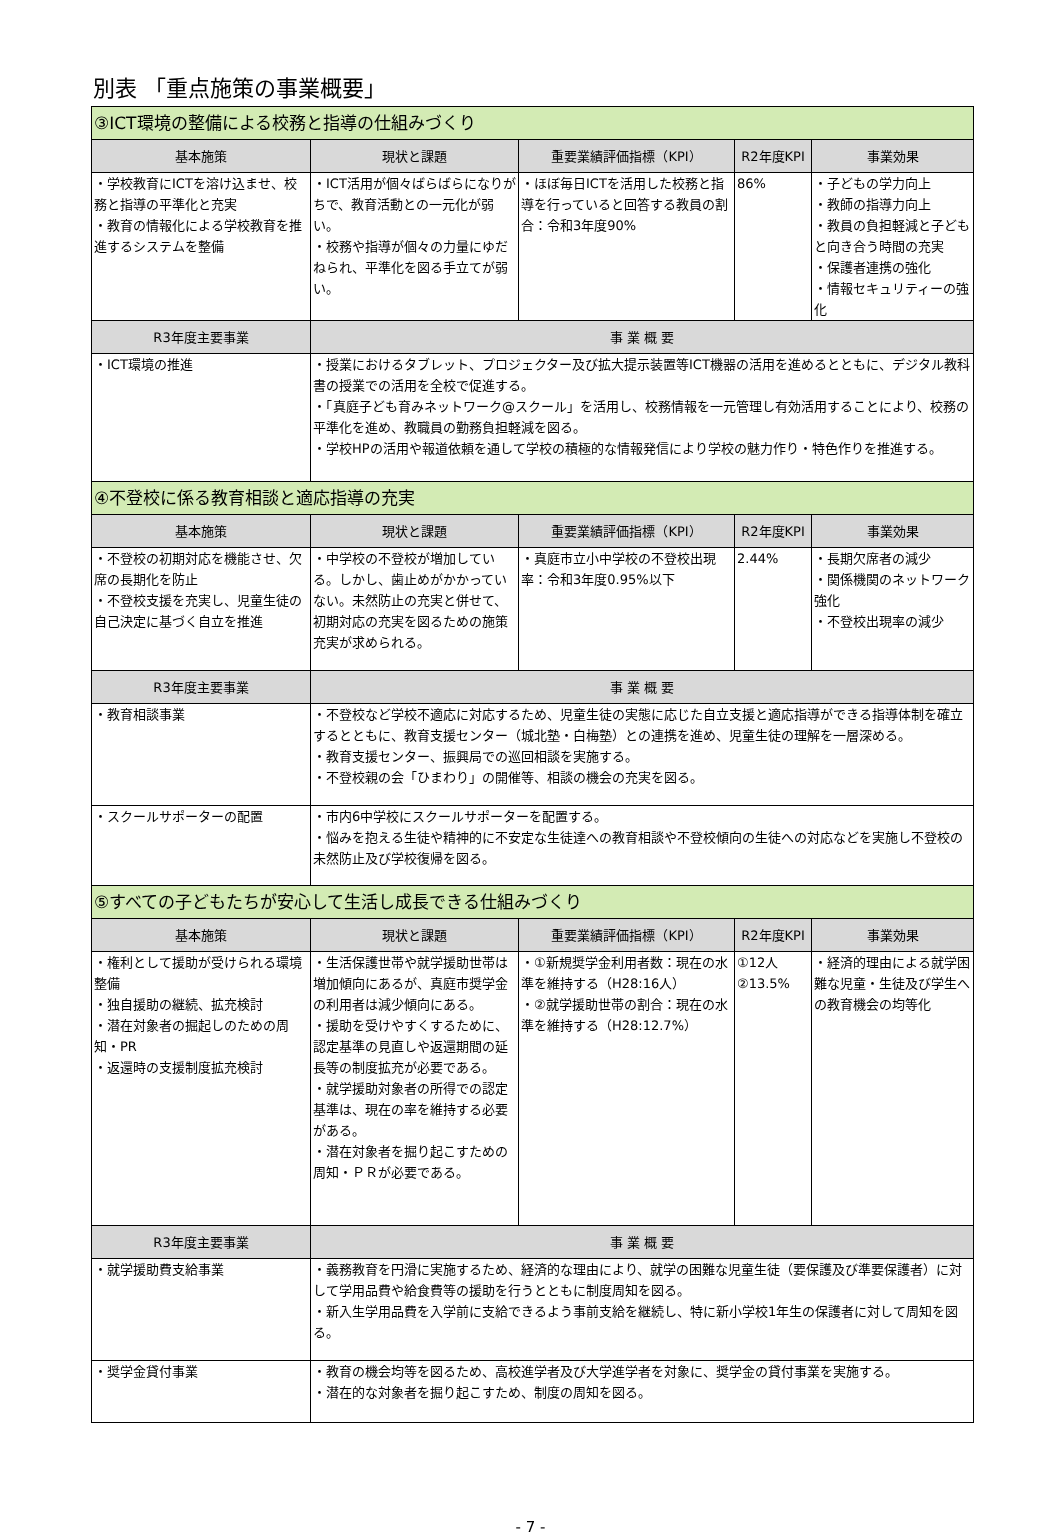別表 「重点施策の事業概要」
| ③ICT環境の整備による校務と指導の仕組みづくり | | | | |
| 基本施策 | 現状と課題 | 重要業績評価指標（KPI） | R2年度KPI | 事業効果 |
| ・学校教育にICTを溶け込ませ、校務と指導の平準化と充実 ・教育の情報化による学校教育を推進するシステムを整備 | ・ICT活用が個々ばらばらになりがちで、教育活動との一元化が弱い。 ・校務や指導が個々の力量にゆだねられ、平準化を図る手立てが弱い。 | ・ほぼ毎日ICTを活用した校務と指導を行っていると回答する教員の割合：令和3年度90% | 86% | ・子どもの学力向上 ・教師の指導力向上 ・教員の負担軽減と子どもと向き合う時間の充実 ・保護者連携の強化 ・情報セキュリティーの強化 |
| R3年度主要事業 | 事 業 概 要 | | | |
| ・ICT環境の推進 | ・授業におけるタブレット、プロジェクター及び拡大提示装置等ICT機器の活用を進めるとともに、デジタル教科書の授業での活用を全校で促進する。 ・「真庭子ども育みネットワーク@スクール」を活用し、校務情報を一元管理し有効活用することにより、校務の平準化を進め、教職員の勤務負担軽減を図る。 ・学校HPの活用や報道依頼を通して学校の積極的な情報発信により学校の魅力作り・特色作りを推進する。 | | | |
| ④不登校に係る教育相談と適応指導の充実 | | | | |
| 基本施策 | 現状と課題 | 重要業績評価指標（KPI） | R2年度KPI | 事業効果 |
| ・不登校の初期対応を機能させ、欠席の長期化を防止 ・不登校支援を充実し、児童生徒の自己決定に基づく自立を推進 | ・中学校の不登校が増加している。しかし、歯止めがかかっていない。未然防止の充実と併せて、初期対応の充実を図るための施策充実が求められる。 | ・真庭市立小中学校の不登校出現率：令和3年度0.95%以下 | 2.44% | ・長期欠席者の減少 ・関係機関のネットワーク強化 ・不登校出現率の減少 |
| R3年度主要事業 | 事 業 概 要 | | | |
| ・教育相談事業 | ・不登校など学校不適応に対応するため、児童生徒の実態に応じた自立支援と適応指導ができる指導体制を確立するとともに、教育支援センター（城北塾・白梅塾）との連携を進め、児童生徒の理解を一層深める。 ・教育支援センター、振興局での巡回相談を実施する。 ・不登校親の会「ひまわり」の開催等、相談の機会の充実を図る。 | | | |
| ・スクールサポーターの配置 | ・市内6中学校にスクールサポーターを配置する。 ・悩みを抱える生徒や精神的に不安定な生徒達への教育相談や不登校傾向の生徒への対応などを実施し不登校の未然防止及び学校復帰を図る。 | | | |
| ⑤すべての子どもたちが安心して生活し成長できる仕組みづくり | | | | |
| 基本施策 | 現状と課題 | 重要業績評価指標（KPI） | R2年度KPI | 事業効果 |
| ・権利として援助が受けられる環境整備 ・独自援助の継続、拡充検討 ・潜在対象者の掘起しのための周知・PR ・返還時の支援制度拡充検討 | ・生活保護世帯や就学援助世帯は増加傾向にあるが、真庭市奨学金の利用者は減少傾向にある。 ・援助を受けやすくするために、認定基準の見直しや返還期間の延長等の制度拡充が必要である。 ・就学援助対象者の所得での認定基準は、現在の率を維持する必要がある。 ・潜在対象者を掘り起こすための周知・ＰＲが必要である。 | ・①新規奨学金利用者数：現在の水準を維持する（H28:16人） ・②就学援助世帯の割合：現在の水準を維持する（H28:12.7%） | ①12人 ②13.5% | ・経済的理由による就学困難な児童・生徒及び学生への教育機会の均等化 |
| R3年度主要事業 | 事 業 概 要 | | | |
| ・就学援助費支給事業 | ・義務教育を円滑に実施するため、経済的な理由により、就学の困難な児童生徒（要保護及び準要保護者）に対して学用品費や給食費等の援助を行うとともに制度周知を図る。 ・新入生学用品費を入学前に支給できるよう事前支給を継続し、特に新小学校1年生の保護者に対して周知を図る。 | | | |
| ・奨学金貸付事業 | ・教育の機会均等を図るため、高校進学者及び大学進学者を対象に、奨学金の貸付事業を実施する。 ・潜在的な対象者を掘り起こすため、制度の周知を図る。 | | | |
- 7 -